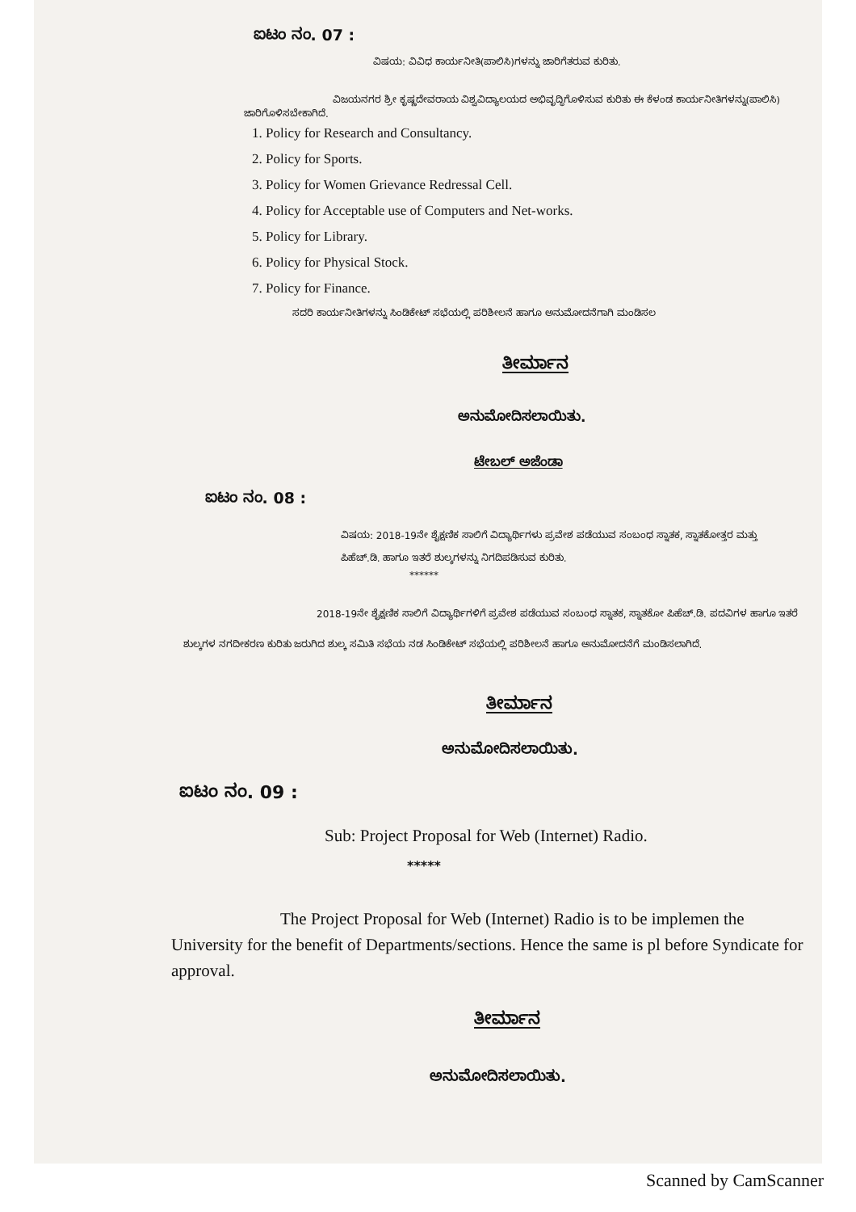ಐಟಂ ನಂ. 07 :
ವಿಷಯ: ವಿವಿಧ ಕಾರ್ಯನೀತಿ(ಪಾಲಿಸಿ)ಗಳನ್ನು ಜಾರಿಗೆತರುವ ಕುರಿತು.
ವಿಜಯನಗರ ಶ್ರೀ ಕೃಷ್ಣದೇವರಾಯ ವಿಶ್ವವಿದ್ಯಾಲಯದ ಅಭಿವೃದ್ಧಿಗೊಳಿಸುವ ಕುರಿತು ಈ ಕೆಳಂಡ ಕಾರ್ಯನೀತಿಗಳನ್ನು(ಪಾಲಿಸಿ) ಜಾರಿಗೊಳಿಸಬೇಕಾಗಿದೆ.
1. Policy for Research and Consultancy.
2. Policy for Sports.
3. Policy for Women Grievance Redressal Cell.
4. Policy for Acceptable use of Computers and Net-works.
5. Policy for Library.
6. Policy for Physical Stock.
7. Policy for Finance.
ಸದರಿ ಕಾರ್ಯನೀತಿಗಳನ್ನು ಸಿಂಡಿಕೇಟ್ ಸಭೆಯಲ್ಲಿ ಪರಿಶೀಲನೆ ಹಾಗೂ ಅನುಮೋದನೆಗಾಗಿ ಮಂಡಿಸಲ
ತೀರ್ಮಾನ
ಅನುಮೋದಿಸಲಾಯಿತು.
ಟೇಬಲ್ ಅಜೆಂಡಾ
ಐಟಂ ನಂ. 08 :
ವಿಷಯ: 2018-19ನೇ ಶೈಕ್ಷಣಿಕ ಸಾಲಿಗೆ ವಿದ್ಯಾರ್ಥಿಗಳು ಪ್ರವೇಶ ಪಡೆಯುವ ಸಂಬಂಧ ಸ್ನಾತಕ, ಸ್ನಾತಕೋತ್ತರ ಮತ್ತು ಪಿಹೆಚ್.ಡಿ. ಹಾಗೂ ಇತರೆ ಶುಲ್ಕಗಳನ್ನು ನಿಗದಿಪಡಿಸುವ ಕುರಿತು.
******
2018-19ನೇ ಶೈಕ್ಷಣಿಕ ಸಾಲಿಗೆ ವಿದ್ಯಾರ್ಥಿಗಳಿಗೆ ಪ್ರವೇಶ ಪಡೆಯುವ ಸಂಬಂಧ ಸ್ನಾತಕ, ಸ್ನಾತಕೋ ಪಿಹೆಚ್.ಡಿ. ಪದವಿಗಳ ಹಾಗೂ ಇತರೆ ಶುಲ್ಕಗಳ ನಗದೀಕರಣ ಕುರಿತು ಜರುಗಿದ ಶುಲ್ಕ ಸಮಿತಿ ಸಭೆಯ ನಡ ಸಿಂಡಿಕೇಟ್ ಸಭೆಯಲ್ಲಿ ಪರಿಶೀಲನೆ ಹಾಗೂ ಅನುಮೋದನೆಗೆ ಮಂಡಿಸಲಾಗಿದೆ.
ತೀರ್ಮಾನ
ಅನುಮೋದಿಸಲಾಯಿತು.
ಐಟಂ ನಂ. 09 :
Sub: Project Proposal for Web (Internet) Radio.
*****
The Project Proposal for Web (Internet) Radio is to be implemen the University for the benefit of Departments/sections. Hence the same is pl before Syndicate for approval.
ತೀರ್ಮಾನ
ಅನುಮೋದಿಸಲಾಯಿತು.
Scanned by CamScanner